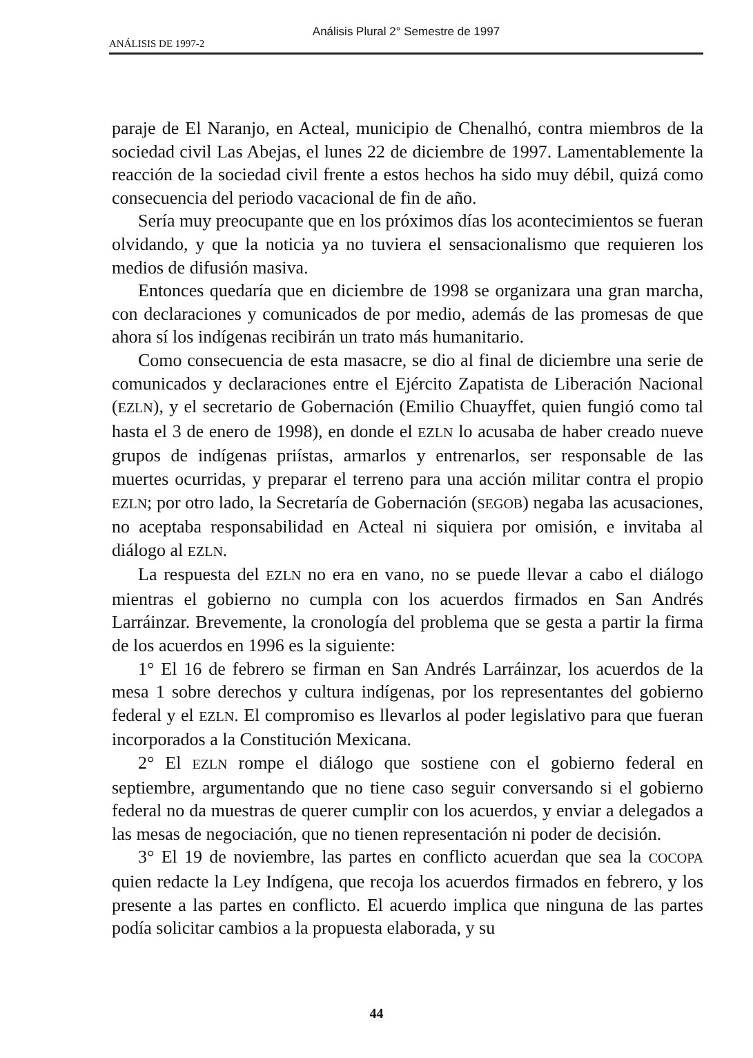ANÁLISIS DE 1997-2
Análisis Plural 2° Semestre de 1997
paraje de El Naranjo, en Acteal, municipio de Chenalhó, contra miembros de la sociedad civil Las Abejas, el lunes 22 de diciembre de 1997. Lamentablemente la reacción de la sociedad civil frente a estos hechos ha sido muy débil, quizá como consecuencia del periodo vacacional de fin de año.
Sería muy preocupante que en los próximos días los acontecimientos se fueran olvidando, y que la noticia ya no tuviera el sensacionalismo que requieren los medios de difusión masiva.
Entonces quedaría que en diciembre de 1998 se organizara una gran marcha, con declaraciones y comunicados de por medio, además de las promesas de que ahora sí los indígenas recibirán un trato más humanitario.
Como consecuencia de esta masacre, se dio al final de diciembre una serie de comunicados y declaraciones entre el Ejército Zapatista de Liberación Nacional (EZLN), y el secretario de Gobernación (Emilio Chuayffet, quien fungió como tal hasta el 3 de enero de 1998), en donde el EZLN lo acusaba de haber creado nueve grupos de indígenas priístas, armarlos y entrenarlos, ser responsable de las muertes ocurridas, y preparar el terreno para una acción militar contra el propio EZLN; por otro lado, la Secretaría de Gobernación (SEGOB) negaba las acusaciones, no aceptaba responsabilidad en Acteal ni siquiera por omisión, e invitaba al diálogo al EZLN.
La respuesta del EZLN no era en vano, no se puede llevar a cabo el diálogo mientras el gobierno no cumpla con los acuerdos firmados en San Andrés Larráinzar. Brevemente, la cronología del problema que se gesta a partir la firma de los acuerdos en 1996 es la siguiente:
1° El 16 de febrero se firman en San Andrés Larráinzar, los acuerdos de la mesa 1 sobre derechos y cultura indígenas, por los representantes del gobierno federal y el EZLN. El compromiso es llevarlos al poder legislativo para que fueran incorporados a la Constitución Mexicana.
2° El EZLN rompe el diálogo que sostiene con el gobierno federal en septiembre, argumentando que no tiene caso seguir conversando si el gobierno federal no da muestras de querer cumplir con los acuerdos, y enviar a delegados a las mesas de negociación, que no tienen representación ni poder de decisión.
3° El 19 de noviembre, las partes en conflicto acuerdan que sea la COCOPA quien redacte la Ley Indígena, que recoja los acuerdos firmados en febrero, y los presente a las partes en conflicto. El acuerdo implica que ninguna de las partes podía solicitar cambios a la propuesta elaborada, y su
44